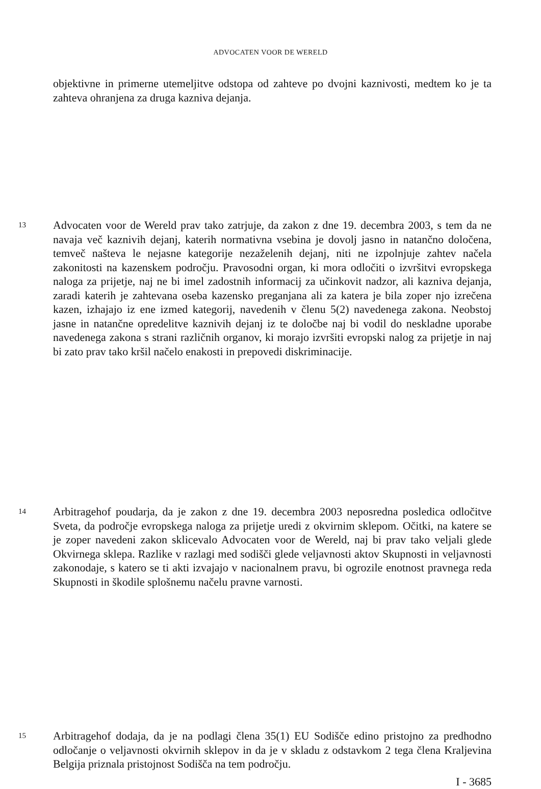ADVOCATEN VOOR DE WERELD
objektivne in primerne utemeljitve odstopa od zahteve po dvojni kaznivosti, medtem ko je ta zahteva ohranjena za druga kazniva dejanja.
13 Advocaten voor de Wereld prav tako zatrjuje, da zakon z dne 19. decembra 2003, s tem da ne navaja več kaznivih dejanj, katerih normativna vsebina je dovolj jasno in natančno določena, temveč našteva le nejasne kategorije nezaželenih dejanj, niti ne izpolnjuje zahtev načela zakonitosti na kazenskem področju. Pravosodni organ, ki mora odločiti o izvršitvi evropskega naloga za prijetje, naj ne bi imel zadostnih informacij za učinkovit nadzor, ali kazniva dejanja, zaradi katerih je zahtevana oseba kazensko preganjana ali za katera je bila zoper njo izrečena kazen, izhajajo iz ene izmed kategorij, navedenih v členu 5(2) navedenega zakona. Neobstoj jasne in natančne opredelitve kaznivih dejanj iz te določbe naj bi vodil do neskladne uporabe navedenega zakona s strani različnih organov, ki morajo izvršiti evropski nalog za prijetje in naj bi zato prav tako kršil načelo enakosti in prepovedi diskriminacije.
14 Arbitragehof poudarja, da je zakon z dne 19. decembra 2003 neposredna posledica odločitve Sveta, da področje evropskega naloga za prijetje uredi z okvirnim sklepom. Očitki, na katere se je zoper navedeni zakon sklicevalo Advocaten voor de Wereld, naj bi prav tako veljali glede Okvirnega sklepa. Razlike v razlagi med sodišči glede veljavnosti aktov Skupnosti in veljavnosti zakonodaje, s katero se ti akti izvajajo v nacionalnem pravu, bi ogrozile enotnost pravnega reda Skupnosti in škodile splošnemu načelu pravne varnosti.
15 Arbitragehof dodaja, da je na podlagi člena 35(1) EU Sodišče edino pristojno za predhodno odločanje o veljavnosti okvirnih sklepov in da je v skladu z odstavkom 2 tega člena Kraljevina Belgija priznala pristojnost Sodišča na tem področju.
I - 3685